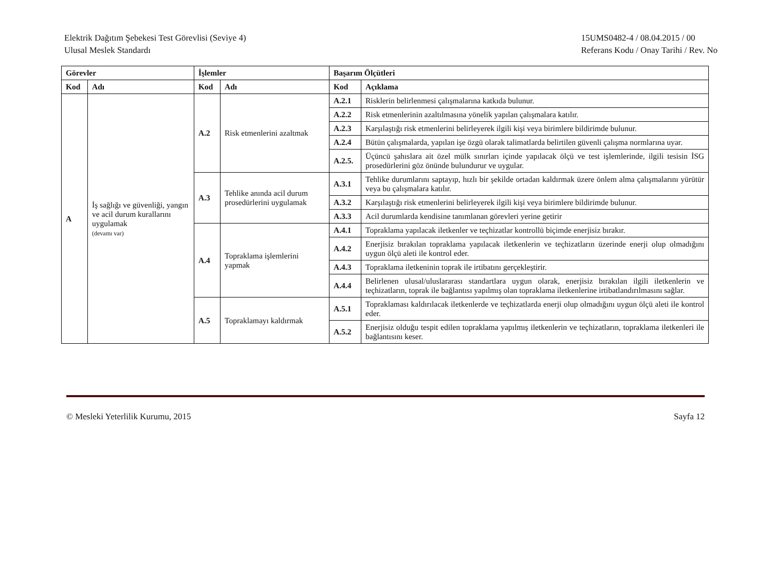Elektrik Dağıtım Şebekesi Test Görevlisi (Seviye 4)
Ulusal Meslek Standardı
15UMS0482-4 / 08.04.2015 / 00
Referans Kodu / Onay Tarihi / Rev. No
| Görevler | | İşlemler | | Başarım Ölçütleri | |
| --- | --- | --- | --- | --- | --- |
| Kod | Adı | Kod | Adı | Kod | Açıklama |
| A | İş sağlığı ve güvenliği, yangın ve acil durum kurallarını uygulamak (devamı var) | A.2 | Risk etmenlerini azaltmak | A.2.1 | Risklerin belirlenmesi çalışmalarına katkıda bulunur. |
| | | | | A.2.2 | Risk etmenlerinin azaltılmasına yönelik yapılan çalışmalara katılır. |
| | | | | A.2.3 | Karşılaştığı risk etmenlerini belirleyerek ilgili kişi veya birimlere bildirimde bulunur. |
| | | | | A.2.4 | Bütün çalışmalarda, yapılan işe özgü olarak talimatlarda belirtilen güvenli çalışma normlarına uyar. |
| | | | | A.2.5. | Üçüncü şahıslara ait özel mülk sınırları içinde yapılacak ölçü ve test işlemlerinde, ilgili tesisin İSG prosedürlerini göz önünde bulundurur ve uygular. |
| | | A.3 | Tehlike anında acil durum prosedürlerini uygulamak | A.3.1 | Tehlike durumlarını saptayıp, hızlı bir şekilde ortadan kaldırmak üzere önlem alma çalışmalarını yürütür veya bu çalışmalara katılır. |
| | | | | A.3.2 | Karşılaştığı risk etmenlerini belirleyerek ilgili kişi veya birimlere bildirimde bulunur. |
| | | | | A.3.3 | Acil durumlarda kendisine tanımlanan görevleri yerine getirir |
| | | A.4 | Topraklama işlemlerini yapmak | A.4.1 | Topraklama yapılacak iletkenler ve teçhizatlar kontrollü biçimde enerjisiz bırakır. |
| | | | | A.4.2 | Enerjisiz bırakılan topraklama yapılacak iletkenlerin ve teçhizatların üzerinde enerji olup olmadığını uygun ölçü aleti ile kontrol eder. |
| | | | | A.4.3 | Topraklama iletkeninin toprak ile irtibatını gerçekleştirir. |
| | | | | A.4.4 | Belirlenen ulusal/uluslararası standartlara uygun olarak, enerjisiz bırakılan ilgili iletkenlerin ve teçhizatların, toprak ile bağlantısı yapılmış olan topraklama iletkenlerine irtibatlandırılmasını sağlar. |
| | | A.5 | Topraklamayı kaldırmak | A.5.1 | Topraklaması kaldırılacak iletkenlerde ve teçhizatlarda enerji olup olmadığını uygun ölçü aleti ile kontrol eder. |
| | | | | A.5.2 | Enerjisiz olduğu tespit edilen topraklama yapılmış iletkenlerin ve teçhizatların, topraklama iletkenleri ile bağlantısını keser. |
© Mesleki Yeterlilik Kurumu, 2015 Sayfa 12